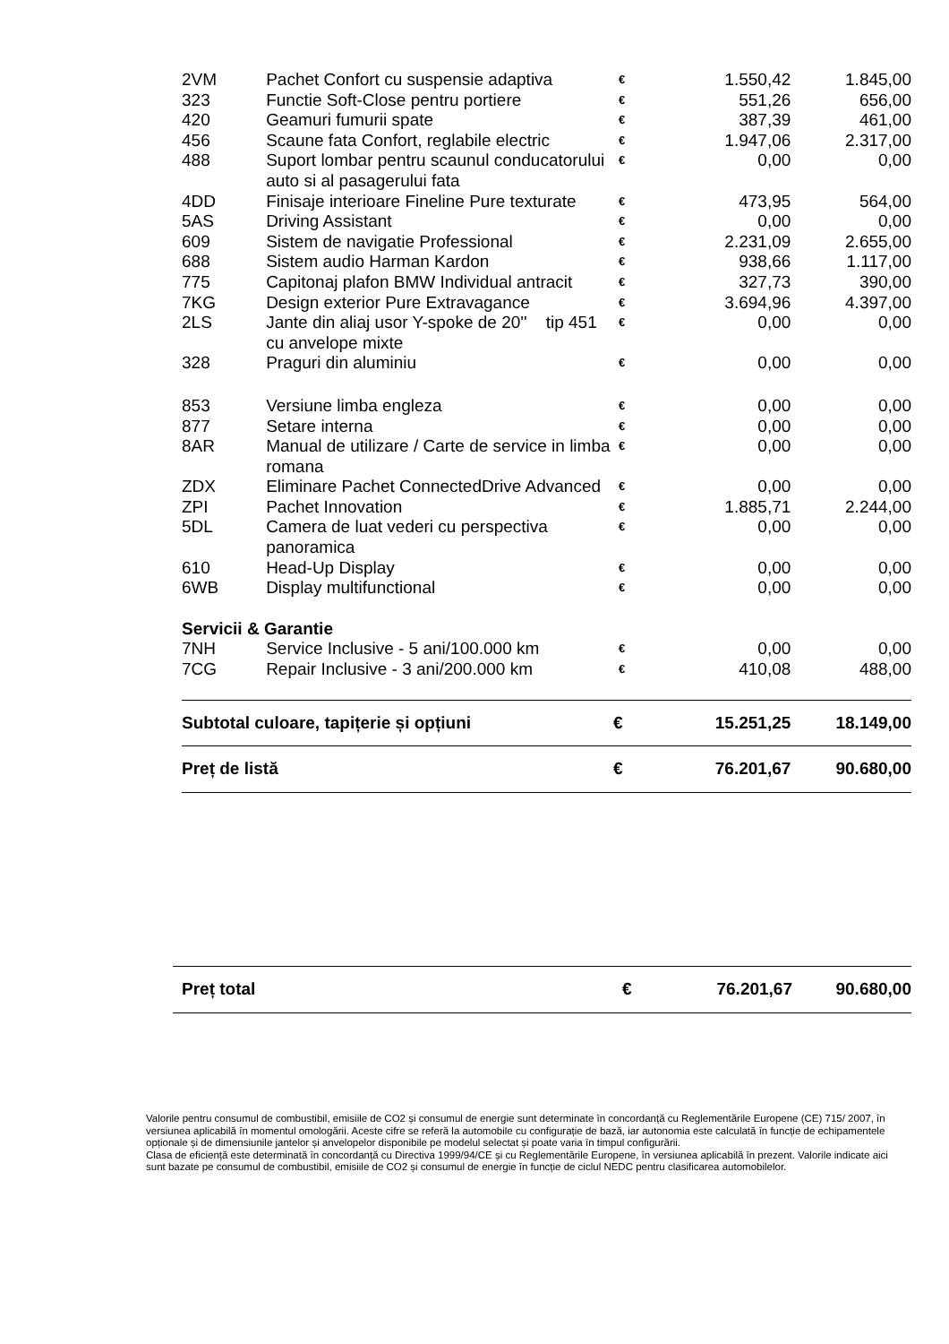| 2VM | Pachet Confort cu suspensie adaptiva | € | 1.550,42 | 1.845,00 |
| 323 | Functie Soft-Close pentru portiere | € | 551,26 | 656,00 |
| 420 | Geamuri fumurii spate | € | 387,39 | 461,00 |
| 456 | Scaune fata Confort, reglabile electric | € | 1.947,06 | 2.317,00 |
| 488 | Suport lombar pentru scaunul conducatorului auto si al pasagerului fata | € | 0,00 | 0,00 |
| 4DD | Finisaje interioare Fineline Pure texturate | € | 473,95 | 564,00 |
| 5AS | Driving Assistant | € | 0,00 | 0,00 |
| 609 | Sistem de navigatie Professional | € | 2.231,09 | 2.655,00 |
| 688 | Sistem audio Harman Kardon | € | 938,66 | 1.117,00 |
| 775 | Capitonaj plafon BMW Individual antracit | € | 327,73 | 390,00 |
| 7KG | Design exterior Pure Extravagance | € | 3.694,96 | 4.397,00 |
| 2LS | Jante din aliaj usor Y-spoke de 20'' tip 451 cu anvelope mixte | € | 0,00 | 0,00 |
| 328 | Praguri din aluminiu | € | 0,00 | 0,00 |
| 853 | Versiune limba engleza | € | 0,00 | 0,00 |
| 877 | Setare interna | € | 0,00 | 0,00 |
| 8AR | Manual de utilizare / Carte de service in limba romana | € | 0,00 | 0,00 |
| ZDX | Eliminare Pachet ConnectedDrive Advanced | € | 0,00 | 0,00 |
| ZPI | Pachet Innovation | € | 1.885,71 | 2.244,00 |
| 5DL | Camera de luat vederi cu perspectiva panoramica | € | 0,00 | 0,00 |
| 610 | Head-Up Display | € | 0,00 | 0,00 |
| 6WB | Display multifunctional | € | 0,00 | 0,00 |
| Servicii & Garantie | | | | |
| 7NH | Service Inclusive - 5 ani/100.000 km | € | 0,00 | 0,00 |
| 7CG | Repair Inclusive - 3 ani/200.000 km | € | 410,08 | 488,00 |
| Subtotal culoare, tapițerie și opțiuni | | € | 15.251,25 | 18.149,00 |
| Preț de listă | | € | 76.201,67 | 90.680,00 |
| Preț total | € | 76.201,67 | 90.680,00 |
Valorile pentru consumul de combustibil, emisiile de CO2 și consumul de energie sunt determinate în concordanță cu Reglementările Europene (CE) 715/ 2007, în versiunea aplicabilă în momentul omologării. Aceste cifre se referă la automobile cu configurație de bază, iar autonomia este calculată în funcție de echipamentele opționale și de dimensiunile jantelor și anvelopelor disponibile pe modelul selectat și poate varia în timpul configurării.
Clasa de eficiență este determinată în concordanță cu Directiva 1999/94/CE și cu Reglementările Europene, în versiunea aplicabilă în prezent. Valorile indicate aici sunt bazate pe consumul de combustibil, emisiile de CO2 și consumul de energie în funcție de ciclul NEDC pentru clasificarea automobilelor.